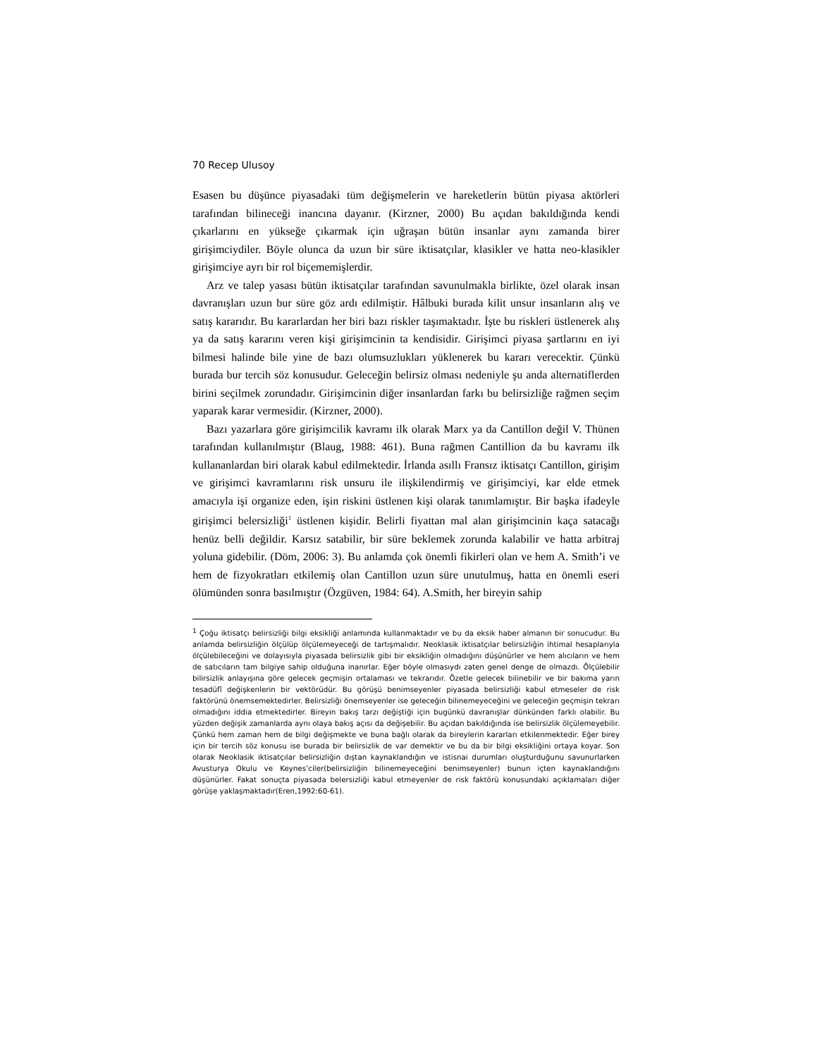70 Recep Ulusoy
Esasen bu düşünce piyasadaki tüm değişmelerin ve hareketlerin bütün piyasa aktörleri tarafından bilineceği inancına dayanır. (Kirzner, 2000) Bu açıdan bakıldığında kendi çıkarlarını en yükseğe çıkarmak için uğraşan bütün insanlar aynı zamanda birer girişimciydiler. Böyle olunca da uzun bir süre iktisatçılar, klasikler ve hatta neo-klasikler girişimciye ayrı bir rol biçememişlerdir.
Arz ve talep yasası bütün iktisatçılar tarafından savunulmakla birlikte, özel olarak insan davranışları uzun bur süre göz ardı edilmiştir. Hâlbuki burada kilit unsur insanların alış ve satış kararıdır. Bu kararlardan her biri bazı riskler taşımaktadır. İşte bu riskleri üstlenerek alış ya da satış kararını veren kişi girişimcinin ta kendisidir. Girişimci piyasa şartlarını en iyi bilmesi halinde bile yine de bazı olumsuzlukları yüklenerek bu kararı verecektir. Çünkü burada bur tercih söz konusudur. Geleceğin belirsiz olması nedeniyle şu anda alternatiflerden birini seçilmek zorundadır. Girişimcinin diğer insanlardan farkı bu belirsizliğe rağmen seçim yaparak karar vermesidir. (Kirzner, 2000).
Bazı yazarlara göre girişimcilik kavramı ilk olarak Marx ya da Cantillon değil V. Thünen tarafından kullanılmıştır (Blaug, 1988: 461). Buna rağmen Cantillion da bu kavramı ilk kullananlardan biri olarak kabul edilmektedir. İrlanda asıllı Fransız iktisatçı Cantillon, girişim ve girişimci kavramlarını risk unsuru ile ilişkilendirmiş ve girişimciyi, kar elde etmek amacıyla işi organize eden, işin riskini üstlenen kişi olarak tanımlamıştır. Bir başka ifadeyle girişimci belersizliği<sup>1</sup> üstlenen kişidir. Belirli fiyattan mal alan girişimcinin kaça satacağı henüz belli değildir. Karsız satabilir, bir süre beklemek zorunda kalabilir ve hatta arbitraj yoluna gidebilir. (Döm, 2006: 3). Bu anlamda çok önemli fikirleri olan ve hem A. Smith’i ve hem de fizyokratları etkilemiş olan Cantillon uzun süre unutulmuş, hatta en önemli eseri ölümünden sonra basılmıştır (Özgüven, 1984: 64). A.Smith, her bireyin sahip
<sup>1</sup> Çoğu iktisatçı belirsizliği bilgi eksikliği anlamında kullanmaktadır ve bu da eksik haber almanın bir sonucudur. Bu anlamda belirsizliğin ölçülüp ölçülemeyeceği de tartışmalıdır. Neoklasik iktisatçılar belirsizliğin ihtimal hesaplarıyla ölçülebileceğini ve dolayısıyla piyasada belirsizlik gibi bir eksikliğin olmadığını düşünürler ve hem alıcıların ve hem de satıcıların tam bilgiye sahip olduğuna inanırlar. Eğer böyle olmasıydı zaten genel denge de olmazdı. Ölçülebilir bilirsizlik anlayışına göre gelecek geçmişin ortalaması ve tekrarıdır. Özetle gelecek bilinebilir ve bir bakıma yarın tesadüfî değişkenlerin bir vektörüdür. Bu görüşü benimseyenler piyasada belirsizliği kabul etmeseler de risk faktörünü önemsemektedirler. Belirsizliği önemseyenler ise geleceğin bilinemeyeceğini ve geleceğin geçmişin tekrarı olmadığını iddia etmektedirler. Bireyin bakış tarzı değiştiği için bugünkü davranışlar dünkünden farklı olabilir. Bu yüzden değişik zamanlarda aynı olaya bakış açısı da değişebilir. Bu açıdan bakıldığında ise belirsizlik ölçülemeyebilir. Çünkü hem zaman hem de bilgi değişmekte ve buna bağlı olarak da bireylerin kararları etkilenmektedir. Eğer birey için bir tercih söz konusu ise burada bir belirsizlik de var demektir ve bu da bir bilgi eksikliğini ortaya koyar. Son olarak Neoklasik iktisatçılar belirsizliğin dıştan kaynaklandığın ve istisnai durumları oluşturduğunu savunurlarken Avusturya Okulu ve Keynes’ciler(belirsizliğin bilinemeyeceğini benimseyenler) bunun içten kaynaklandığını düşünürler. Fakat sonuçta piyasada belersizliği kabul etmeyenler de risk faktörü konusundaki açıklamaları diğer görüşe yaklaşmaktadır(Eren,1992:60-61).